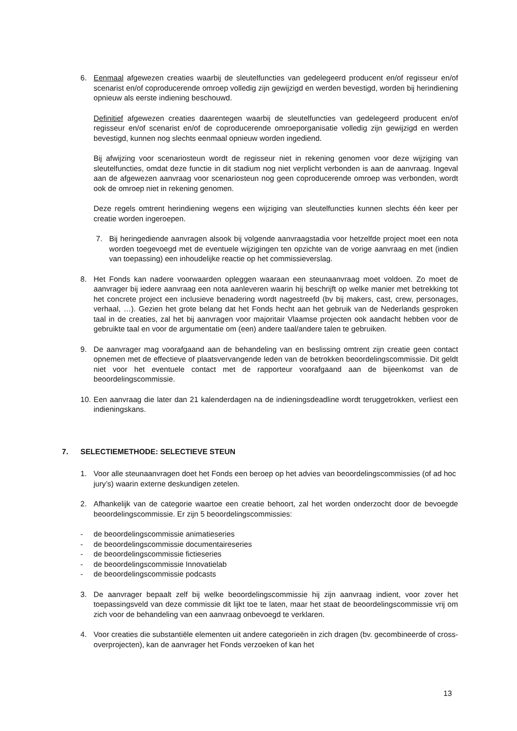6. Eenmaal afgewezen creaties waarbij de sleutelfuncties van gedelegeerd producent en/of regisseur en/of scenarist en/of coproducerende omroep volledig zijn gewijzigd en werden bevestigd, worden bij herindiening opnieuw als eerste indiening beschouwd.
Definitief afgewezen creaties daarentegen waarbij de sleutelfuncties van gedelegeerd producent en/of regisseur en/of scenarist en/of de coproducerende omroeporganisatie volledig zijn gewijzigd en werden bevestigd, kunnen nog slechts eenmaal opnieuw worden ingediend.
Bij afwijzing voor scenariosteun wordt de regisseur niet in rekening genomen voor deze wijziging van sleutelfuncties, omdat deze functie in dit stadium nog niet verplicht verbonden is aan de aanvraag. Ingeval aan de afgewezen aanvraag voor scenariosteun nog geen coproducerende omroep was verbonden, wordt ook de omroep niet in rekening genomen.
Deze regels omtrent herindiening wegens een wijziging van sleutelfuncties kunnen slechts één keer per creatie worden ingeroepen.
7. Bij heringediende aanvragen alsook bij volgende aanvraagstadia voor hetzelfde project moet een nota worden toegevoegd met de eventuele wijzigingen ten opzichte van de vorige aanvraag en met (indien van toepassing) een inhoudelijke reactie op het commissieverslag.
8. Het Fonds kan nadere voorwaarden opleggen waaraan een steunaanvraag moet voldoen. Zo moet de aanvrager bij iedere aanvraag een nota aanleveren waarin hij beschrijft op welke manier met betrekking tot het concrete project een inclusieve benadering wordt nagestreefd (bv bij makers, cast, crew, personages, verhaal, …). Gezien het grote belang dat het Fonds hecht aan het gebruik van de Nederlands gesproken taal in de creaties, zal het bij aanvragen voor majoritair Vlaamse projecten ook aandacht hebben voor de gebruikte taal en voor de argumentatie om (een) andere taal/andere talen te gebruiken.
9. De aanvrager mag voorafgaand aan de behandeling van en beslissing omtrent zijn creatie geen contact opnemen met de effectieve of plaatsvervangende leden van de betrokken beoordelingscommissie. Dit geldt niet voor het eventuele contact met de rapporteur voorafgaand aan de bijeenkomst van de beoordelingscommissie.
10.
Een aanvraag die later dan 21 kalenderdagen na de indieningsdeadline wordt teruggetrokken, verliest een indieningskans.
7. SELECTIEMETHODE: SELECTIEVE STEUN
1. Voor alle steunaanvragen doet het Fonds een beroep op het advies van beoordelingscommissies (of ad hoc jury’s) waarin externe deskundigen zetelen.
2. Afhankelijk van de categorie waartoe een creatie behoort, zal het worden onderzocht door de bevoegde beoordelingscommissie. Er zijn 5 beoordelingscommissies:
- de beoordelingscommissie animatieseries
- de beoordelingscommissie documentaireseries
- de beoordelingscommissie fictieseries
- de beoordelingscommissie Innovatielab
- de beoordelingscommissie podcasts
3. De aanvrager bepaalt zelf bij welke beoordelingscommissie hij zijn aanvraag indient, voor zover het toepassingsveld van deze commissie dit lijkt toe te laten, maar het staat de beoordelingscommissie vrij om zich voor de behandeling van een aanvraag onbevoegd te verklaren.
4. Voor creaties die substantiële elementen uit andere categorieën in zich dragen (bv. gecombineerde of cross-overprojecten), kan de aanvrager het Fonds verzoeken of kan het
13